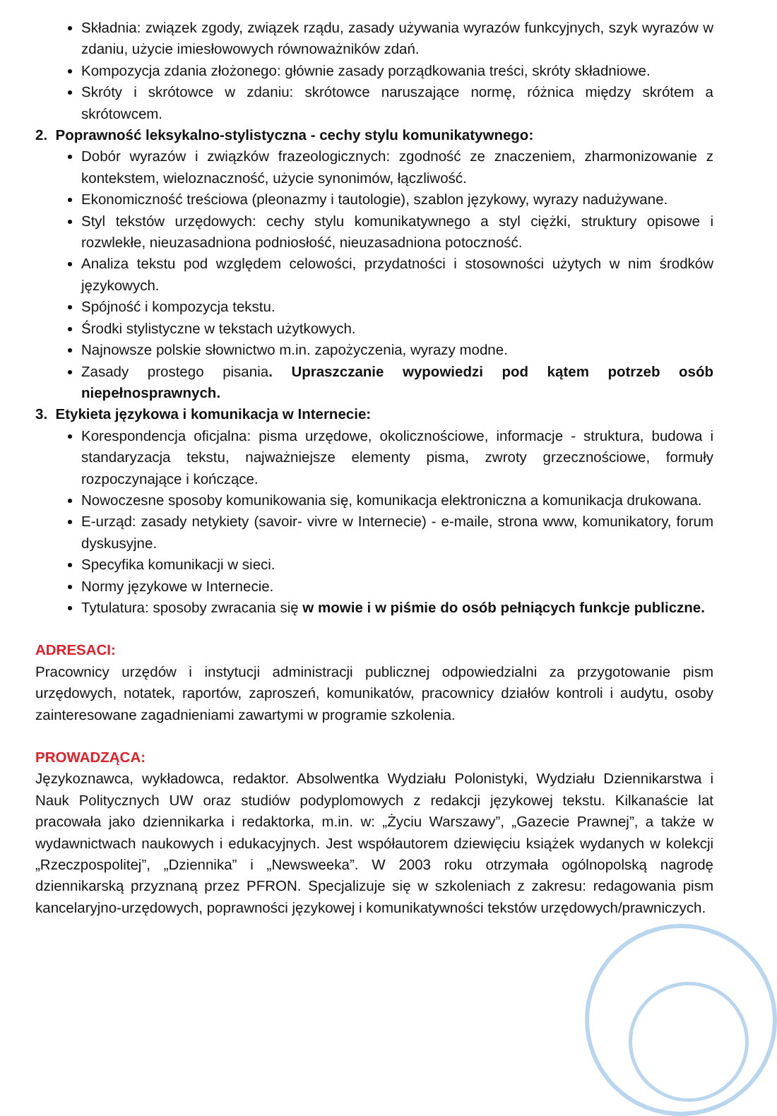Składnia: związek zgody, związek rządu, zasady używania wyrazów funkcyjnych, szyk wyrazów w zdaniu, użycie imiesłowowych równoważników zdań.
Kompozycja zdania złożonego: głównie zasady porządkowania treści, skróty składniowe.
Skróty i skrótowce w zdaniu: skrótowce naruszające normę, różnica między skrótem a skrótowcem.
2. Poprawność leksykalno-stylistyczna - cechy stylu komunikatywnego:
Dobór wyrazów i związków frazeologicznych: zgodność ze znaczeniem, zharmonizowanie z kontekstem, wieloznaczność, użycie synonimów, łączliwość.
Ekonomiczność treściowa (pleonazmy i tautologie), szablon językowy, wyrazy nadużywane.
Styl tekstów urzędowych: cechy stylu komunikatywnego a styl ciężki, struktury opisowe i rozwlekłe, nieuzasadniona podniosłość, nieuzasadniona potoczność.
Analiza tekstu pod względem celowości, przydatności i stosowności użytych w nim środków językowych.
Spójność i kompozycja tekstu.
Środki stylistyczne w tekstach użytkowych.
Najnowsze polskie słownictwo m.in. zapożyczenia, wyrazy modne.
Zasady prostego pisania. Upraszczanie wypowiedzi pod kątem potrzeb osób niepełnosprawnych.
3. Etykieta językowa i komunikacja w Internecie:
Korespondencja oficjalna: pisma urzędowe, okolicznościowe, informacje - struktura, budowa i standaryzacja tekstu, najważniejsze elementy pisma, zwroty grzecznościowe, formuły rozpoczynające i kończące.
Nowoczesne sposoby komunikowania się, komunikacja elektroniczna a komunikacja drukowana.
E-urząd: zasady netykiety (savoir- vivre w Internecie) - e-maile, strona www, komunikatory, forum dyskusyjne.
Specyfika komunikacji w sieci.
Normy językowe w Internecie.
Tytulatura: sposoby zwracania się w mowie i w piśmie do osób pełniących funkcje publiczne.
ADRESACI:
Pracownicy urzędów i instytucji administracji publicznej odpowiedzialni za przygotowanie pism urzędowych, notatek, raportów, zaproszeń, komunikatów, pracownicy działów kontroli i audytu, osoby zainteresowane zagadnieniami zawartymi w programie szkolenia.
PROWADZĄCA:
Językoznawca, wykładowca, redaktor. Absolwentka Wydziału Polonistyki, Wydziału Dziennikarstwa i Nauk Politycznych UW oraz studiów podyplomowych z redakcji językowej tekstu. Kilkanaście lat pracowała jako dziennikarka i redaktorka, m.in. w: „Życiu Warszawy”, „Gazecie Prawnej”, a także w wydawnictwach naukowych i edukacyjnych. Jest współautorem dziewięciu książek wydanych w kolekcji „Rzeczpospolitej”, „Dziennika” i „Newsweeka”. W 2003 roku otrzymała ogólnopolską nagrodę dziennikarską przyznaną przez PFRON. Specjalizuje się w szkoleniach z zakresu: redagowania pism kancelaryjno-urzędowych, poprawności językowej i komunikatywności tekstów urzędowych/prawniczych.